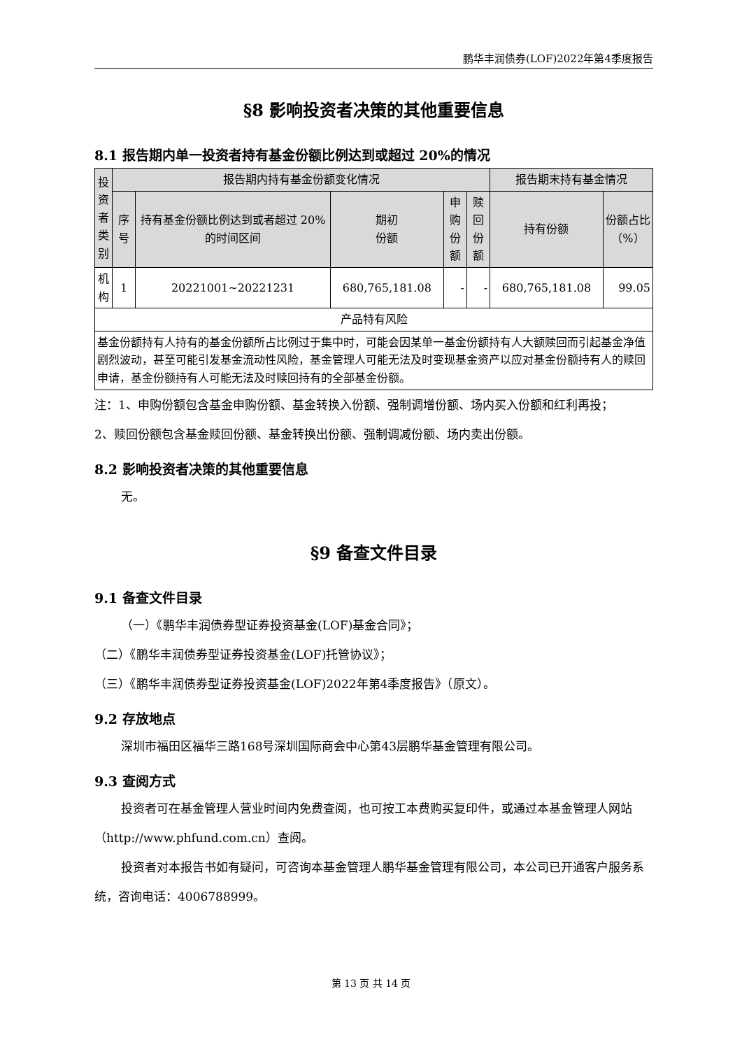鹏华丰润债券(LOF)2022年第4季度报告
§8 影响投资者决策的其他重要信息
8.1 报告期内单一投资者持有基金份额比例达到或超过 20%的情况
| 投资者类别 | 报告期内持有基金份额变化情况 | | | | | 报告期末持有基金情况 | |
| --- | --- | --- | --- | --- | --- | --- | --- |
| | 序号 | 持有基金份额比例达到或者超过 20%的时间区间 | 期初 份额 | 申购 份额 | 赎回 份额 | 持有份额 | 份额占比 （%） |
| 机构 | 1 | 20221001~20221231 | 680,765,181.08 | - | - | 680,765,181.08 | 99.05 |
| 产品特有风险 | | | | | | | |
| 基金份额持有人持有的基金份额所占比例过于集中时，可能会因某单一基金份额持有人大额赎回而引起基金净值剧烈波动，甚至可能引发基金流动性风险，基金管理人可能无法及时变现基金资产以应对基金份额持有人的赎回申请，基金份额持有人可能无法及时赎回持有的全部基金份额。 | | | | | | | |
注：1、申购份额包含基金申购份额、基金转换入份额、强制调增份额、场内买入份额和红利再投；
2、赎回份额包含基金赎回份额、基金转换出份额、强制调减份额、场内卖出份额。
8.2 影响投资者决策的其他重要信息
无。
§9 备查文件目录
9.1 备查文件目录
（一）《鹏华丰润债券型证券投资基金(LOF)基金合同》；
（二）《鹏华丰润债券型证券投资基金(LOF)托管协议》；
（三）《鹏华丰润债券型证券投资基金(LOF)2022年第4季度报告》（原文）。
9.2 存放地点
深圳市福田区福华三路168号深圳国际商会中心第43层鹏华基金管理有限公司。
9.3 查阅方式
投资者可在基金管理人营业时间内免费查阅，也可按工本费购买复印件，或通过本基金管理人网站（http://www.phfund.com.cn）查阅。
投资者对本报告书如有疑问，可咨询本基金管理人鹏华基金管理有限公司，本公司已开通客户服务系统，咨询电话：4006788999。
第 13 页 共 14 页